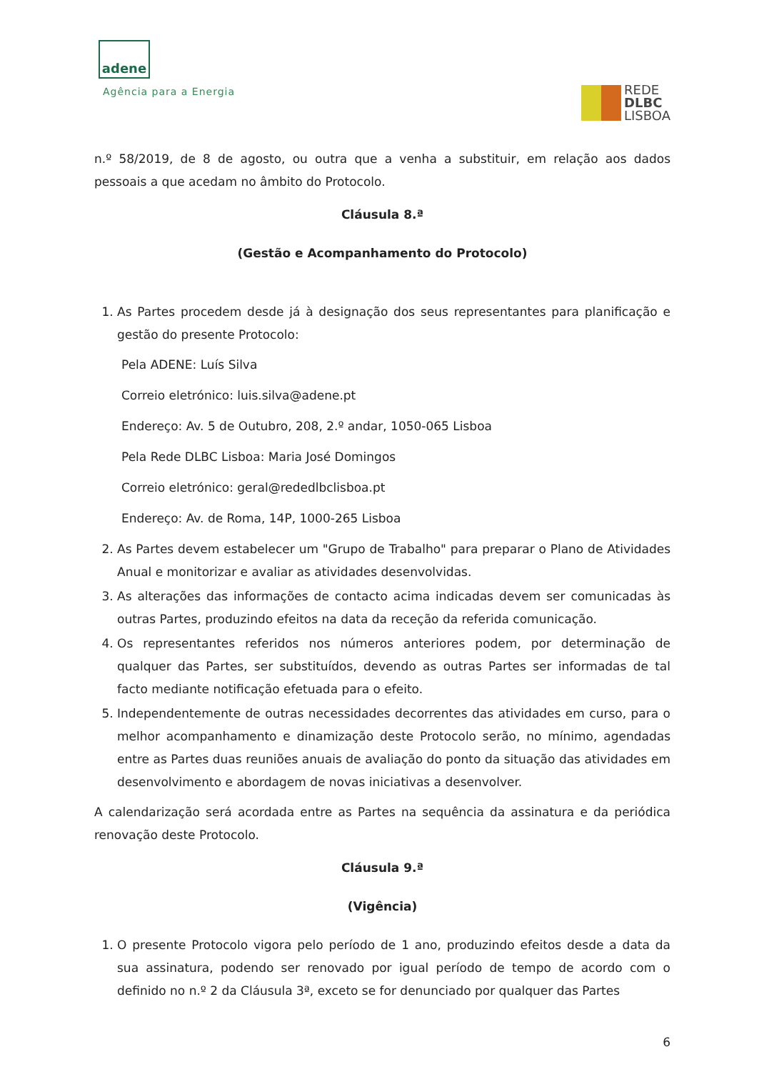adene
Agência para a Energia
REDE
DLBC
LISBOA
n.º 58/2019, de 8 de agosto, ou outra que a venha a substituir, em relação aos dados pessoais a que acedam no âmbito do Protocolo.
Cláusula 8.ª
(Gestão e Acompanhamento do Protocolo)
1. As Partes procedem desde já à designação dos seus representantes para planificação e gestão do presente Protocolo:
Pela ADENE: Luís Silva
Correio eletrónico: luis.silva@adene.pt
Endereço: Av. 5 de Outubro, 208, 2.º andar, 1050-065 Lisboa
Pela Rede DLBC Lisboa: Maria José Domingos
Correio eletrónico: geral@rededlbclisboa.pt
Endereço: Av. de Roma, 14P, 1000-265 Lisboa
2. As Partes devem estabelecer um "Grupo de Trabalho" para preparar o Plano de Atividades Anual e monitorizar e avaliar as atividades desenvolvidas.
3. As alterações das informações de contacto acima indicadas devem ser comunicadas às outras Partes, produzindo efeitos na data da receção da referida comunicação.
4. Os representantes referidos nos números anteriores podem, por determinação de qualquer das Partes, ser substituídos, devendo as outras Partes ser informadas de tal facto mediante notificação efetuada para o efeito.
5. Independentemente de outras necessidades decorrentes das atividades em curso, para o melhor acompanhamento e dinamização deste Protocolo serão, no mínimo, agendadas entre as Partes duas reuniões anuais de avaliação do ponto da situação das atividades em desenvolvimento e abordagem de novas iniciativas a desenvolver.
A calendarização será acordada entre as Partes na sequência da assinatura e da periódica renovação deste Protocolo.
Cláusula 9.ª
(Vigência)
1. O presente Protocolo vigora pelo período de 1 ano, produzindo efeitos desde a data da sua assinatura, podendo ser renovado por igual período de tempo de acordo com o definido no n.º 2 da Cláusula 3ª, exceto se for denunciado por qualquer das Partes
6